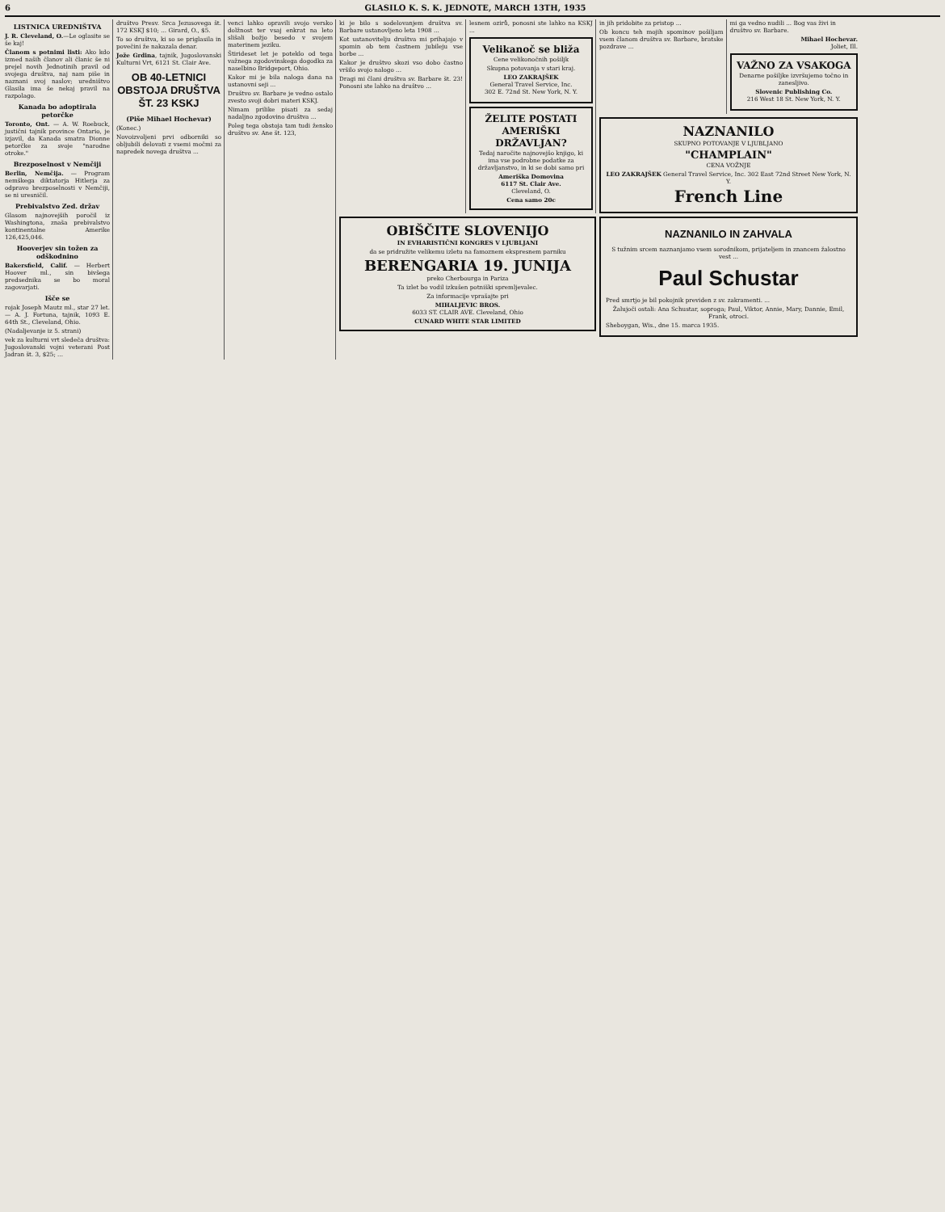6 GLASILO K. S. K. JEDNOTE, MARCH 13TH, 1935
LISTNICA UREDNIŠTVA
J. R. Cleveland, O.—Le oglasite se še kaj!
Članom s potnimi listi: Ako kdo izmed naših članov ali članic še ni prejel novih Jednotinih pravil od svojega društva, naj nam piše in naznani svoj naslov; uredništvo Glasila ima še nekaj pravil na razpolago.
Kanada bo adoptirala petorčke
Toronto, Ont. — A. W. Roebuck, justični tajnik province Ontario, je izjavil, da Kanada smatra Dionne petorčke za svoje "narodne otroke."
Brezposelnost v Nemčiji
Berlin, Nemčija. — Program nemškega diktatorja Hitlerja za odpravo brezposelnosti v Nemčiji, se ni uresničil.
Prebivalstvo Zed. držav
Glasom najnovejših poročil iz Washingtona, znaša prebivalstvo kontinentalne Amerike 126,425,046.
Hooverjev sin tožen za odškodnino
Bakersfield, Calif. — Herbert Hoover ml., sin bivšega predsednika se bo moral zagovarjati.
Išče se
rojak Joseph Mautz ml., star 27 let. — A. J. Fortuna, tajnik, 1093 E. 64th St., Cleveland, Ohio.
(Nadaljevanje iz 5. strani)
vek za kulturni vrt sledeča društva: Jugoslovanski vojni veterani Post Jadran št. 3, $25; ...
društvo Presv. Srca Jezusovega št. 172 KSKJ $10; ... Girard, O., $5.
To so društva, ki so se priglasila in povečini že nakazala denar.
Jože Grdina, tajnik, Jugoslovanski Kulturni Vrt, 6121 St. Clair Ave.
OB 40-LETNICI OBSTOJA DRUŠTVA ŠT. 23 KSKJ
(Piše Mihael Hochevar)
(Konec.)
Novoizvoljeni prvi odborniki so obljubili delovati z vsemi močmi za napredek novega društva ...
venci lahko opravili svojo versko dolžnost ter vsaj enkrat na leto slišali božjo besedo v svojem materinem jeziku.
Štirideset let je poteklo od tega važnega zgodovinskega dogodka za naselbino Bridgeport, Ohio.
Kakor mi je bila naloga dana na ustanovni seji ...
Društvo sv. Barbare je vedno ostalo zvesto svoji dobri materi KSKJ.
Nimam prilike pisati za sedaj nadaljno zgodovino društva ...
Poleg tega obstoja tam tudi žensko društvo sv. Ane št. 123,
ki je bilo s sodelovanjem društva sv. Barbare ustanovljeno leta 1908 ...
Kot ustanovitelju društva mi prihajajo v spomin ob tem častnem jubileju vse borbe ...
Kakor je društvo skozi vso dobo častno vršilo svojo nalogo ...
Dragi mi člani društva sv. Barbare št. 23! Ponosni ste lahko na društvo ...
lesnem ozirů, ponosni ste lahko na KSKJ ...
Velikanoč se bliža
Cene velikonočnih pošiljk
Skupna potovanja v stari kraj.
LEO ZAKRAJŠEK
General Travel Service, Inc.
302 E. 72nd St. New York, N. Y.
ŽELITE POSTATI AMERIŠKI DRŽAVLJAN?
Tedaj naročite najnovejšo knjigo, ki ima vse podrobne podatke za državljanstvo, in ki se dobi samo pri
Ameriška Domovina
6117 St. Clair Ave.
Cleveland, O.
Cena samo 20c
OBIŠČITE SLOVENIJO
IN EVHARISTIČNI KONGRES V LJUBLJANI
da se pridružite velikemu izletu na famoznem ekspresnem parniku
BERENGARIA 19. JUNIJA
preko Cherbourga in Pariza
Ta izlet bo vodil izkušen potniški spremljevalec.
Za informacije vprašajte pri
MIHALJEVIC BROS.
6033 ST. CLAIR AVE. Cleveland, Ohio
CUNARD WHITE STAR LIMITED
in jih pridobite za pristop ...
Ob koncu teh mojih spominov pošiljam vsem članom društva sv. Barbare, bratske pozdrave ...
mi ga vedno nudili ... Bog vas živi in društvo sv. Barbare.
Mihael Hochevar.
Joliet, Ill.
VAŽNO ZA VSAKOGA
Denarne pošiljke izvršujemo točno in zanesljivo.
Slovenic Publishing Co.
216 West 18 St. New York, N. Y.
NAZNANILO
SKUPNO POTOVANJE V LJUBLJANO
"CHAMPLAIN"
CENA VOŽNJE
LEO ZAKRAJŠEK General Travel Service, Inc. 302 East 72nd Street New York, N. Y.
French Line
NAZNANILO IN ZAHVALA
S tužnim srcem naznanjamo vsem sorodnikom, prijateljem in znancem žalostno vest ...
Paul Schustar
Pred smrtjo je bil pokojnik previden z sv. zakramenti. ...
Žalujoči ostali: Ana Schustar, soproga; Paul, Viktor, Annie, Mary, Dannie, Emil, Frank, otroci.
Sheboygan, Wis., dne 15. marca 1935.